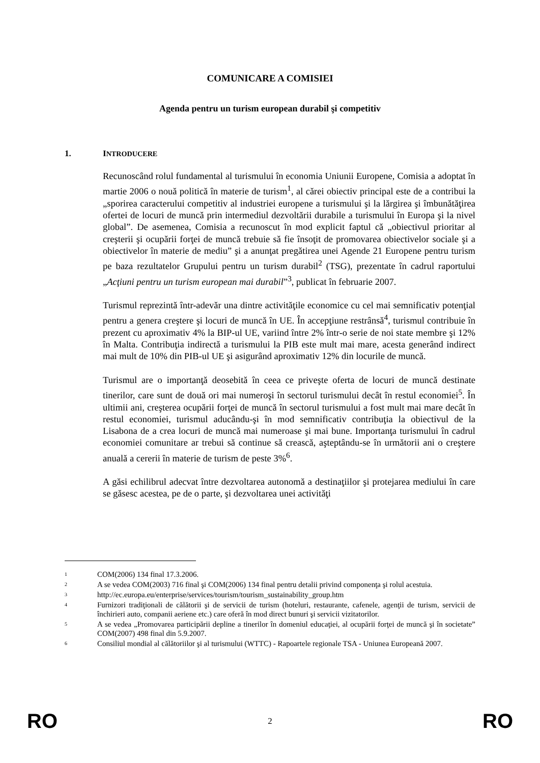COMUNICARE A COMISIEI
Agenda pentru un turism european durabil şi competitiv
1. INTRODUCERE
Recunoscând rolul fundamental al turismului în economia Uniunii Europene, Comisia a adoptat în martie 2006 o nouă politică în materie de turism<sup>1</sup>, al cărei obiectiv principal este de a contribui la „sporirea caracterului competitiv al industriei europene a turismului şi la lărgirea şi îmbunătăţirea ofertei de locuri de muncă prin intermediul dezvoltării durabile a turismului în Europa şi la nivel global”. De asemenea, Comisia a recunoscut în mod explicit faptul că „obiectivul prioritar al creşterii şi ocupării forţei de muncă trebuie să fie însoţit de promovarea obiectivelor sociale şi a obiectivelor în materie de mediu” şi a anunţat pregătirea unei Agende 21 Europene pentru turism pe baza rezultatelor Grupului pentru un turism durabil<sup>2</sup> (TSG), prezentate în cadrul raportului „Acţiuni pentru un turism european mai durabil”<sup>3</sup>, publicat în februarie 2007.
Turismul reprezintă într-adevăr una dintre activităţile economice cu cel mai semnificativ potenţial pentru a genera creştere şi locuri de muncă în UE. În accepţiune restrânsă<sup>4</sup>, turismul contribuie în prezent cu aproximativ 4% la BIP-ul UE, variind între 2% într-o serie de noi state membre şi 12% în Malta. Contribuţia indirectă a turismului la PIB este mult mai mare, acesta generând indirect mai mult de 10% din PIB-ul UE şi asigurând aproximativ 12% din locurile de muncă.
Turismul are o importanţă deosebită în ceea ce priveşte oferta de locuri de muncă destinate tinerilor, care sunt de două ori mai numeroşi în sectorul turismului decât în restul economiei<sup>5</sup>. În ultimii ani, creşterea ocupării forţei de muncă în sectorul turismului a fost mult mai mare decât în restul economiei, turismul aducându-şi în mod semnificativ contribuţia la obiectivul de la Lisabona de a crea locuri de muncă mai numeroase şi mai bune. Importanţa turismului în cadrul economiei comunitare ar trebui să continue să crească, aşteptându-se în următorii ani o creştere anuală a cererii în materie de turism de peste 3%<sup>6</sup>.
A găsi echilibrul adecvat între dezvoltarea autonomă a destinaţiilor şi protejarea mediului în care se găsesc acestea, pe de o parte, şi dezvoltarea unei activităţi
<sup>1</sup> COM(2006) 134 final 17.3.2006.
<sup>2</sup> A se vedea COM(2003) 716 final şi COM(2006) 134 final pentru detalii privind componenţa şi rolul acestuia.
<sup>3</sup> http://ec.europa.eu/enterprise/services/tourism/tourism_sustainability_group.htm
<sup>4</sup> Furnizori tradiţionali de călătorii şi de servicii de turism (hoteluri, restaurante, cafenele, agenţii de turism, servicii de închirieri auto, companii aeriene etc.) care oferă în mod direct bunuri şi servicii vizitatorilor.
<sup>5</sup> A se vedea „Promovarea participării depline a tinerilor în domeniul educaţiei, al ocupării forţei de muncă şi în societate” COM(2007) 498 final din 5.9.2007.
<sup>6</sup> Consiliul mondial al călătoriilor şi al turismului (WTTC) - Rapoartele regionale TSA - Uniunea Europeană 2007.
RO
2 RO